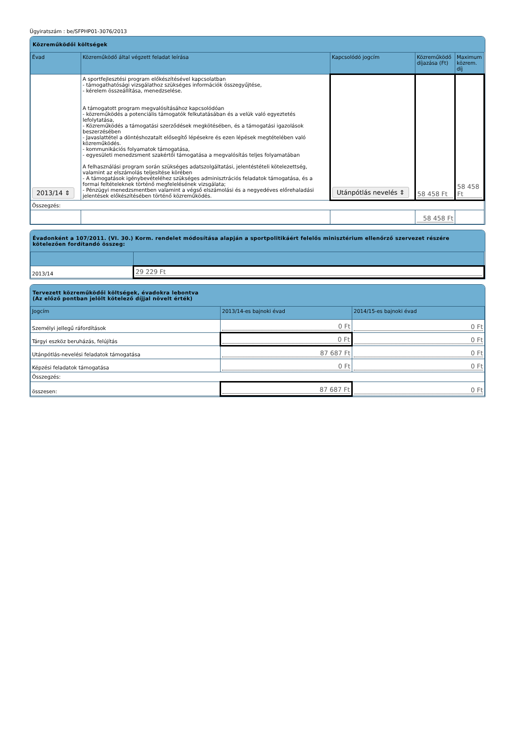Ügyiratszám : be/SFPHP01-3076/2013
Közreműködői költségek
| Évad | Közreműködő által végzett feladat leírása | Kapcsolódó jogcím | Közreműködő díjazása (Ft) | Maximum közrem. díj |
| --- | --- | --- | --- | --- |
| 2013/14 ⇕ | A sportfejlesztési program előkészítésével kapcsolatban - támogathatósági vizsgálathoz szükséges információk összegyűjtése, - kérelem összeállítása, menedzselése. A támogatott program megvalósításához kapcsolódóan - közreműködés a potenciális támogatók felkutatásában és a velük való egyeztetés lefolytatása, - Közreműködés a támogatási szerződések megkötésében, és a támogatási igazolások beszerzésében - Javaslattétel a döntéshozatalt elősegítő lépésekre és ezen lépések megtételében való közreműködés. - kommunikációs folyamatok támogatása, - egyesületi menedzsment szakértői támogatása a megvalósítás teljes folyamatában A felhasználási program során szükséges adatszolgáltatási, jelentéstételi kötelezettség, valamint az elszámolás teljesítése körében - A támogatások igénybevételéhez szükséges adminisztrációs feladatok támogatása, és a formai feltételeknek történő megfelelésének vizsgálata; - Pénzügyi menedzsmentben valamint a végső elszámolási és a negyedéves előrehaladási jelentések előkészítésében történő közreműködés. | Utánpótlás nevelés ⇕ | 58 458 Ft | 58 458 Ft |
| Összegzés: | | | | |
| | | | 58 458 Ft | |
Évadonként a 107/2011. (VI. 30.) Korm. rendelet módosítása alapján a sportpolitikáért felelős minisztérium ellenőrző szervezet részére kötelezően fordítandó összeg:
| 2013/14 | 29 229 Ft |
Tervezett közreműködői költségek, évadokra lebontva
(Az előző pontban jelölt kötelező díjjal növelt érték)
| Jogcím | 2013/14-es bajnoki évad | 2014/15-es bajnoki évad |
| --- | --- | --- |
| Személyi jellegű ráfordítások | 0 Ft | 0 Ft |
| Tárgyi eszköz beruházás, felújítás | 0 Ft | 0 Ft |
| Utánpótlás-nevelési feladatok támogatása | 87 687 Ft | 0 Ft |
| Képzési feladatok támogatása | 0 Ft | 0 Ft |
| Összegzés: | | |
| összesen: | 87 687 Ft | 0 Ft |